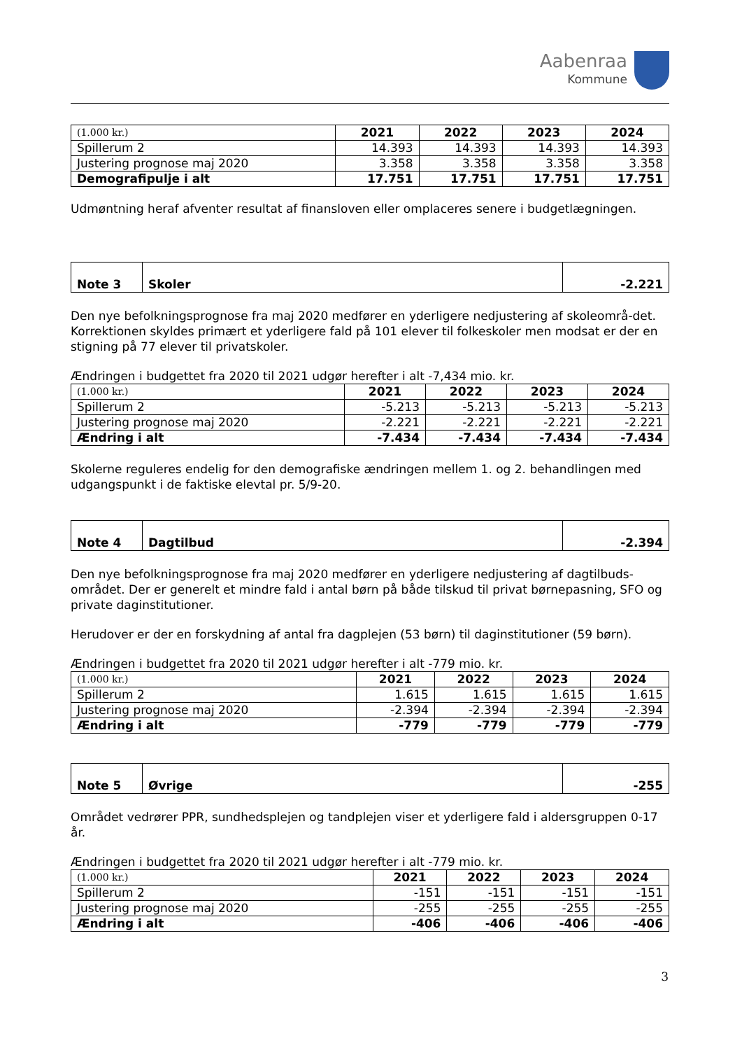Aabenraa
Kommune
| (1.000 kr.) | 2021 | 2022 | 2023 | 2024 |
| --- | --- | --- | --- | --- |
| Spillerum 2 | 14.393 | 14.393 | 14.393 | 14.393 |
| Justering prognose maj 2020 | 3.358 | 3.358 | 3.358 | 3.358 |
| Demografipulje i alt | 17.751 | 17.751 | 17.751 | 17.751 |
Udmøntning heraf afventer resultat af finansloven eller omplaceres senere i budgetlægningen.
| Note 3 | Skoler | -2.221 |
Den nye befolkningsprognose fra maj 2020 medfører en yderligere nedjustering af skoleområ-det. Korrektionen skyldes primært et yderligere fald på 101 elever til folkeskoler men modsat er der en stigning på 77 elever til privatskoler.
Ændringen i budgettet fra 2020 til 2021 udgør herefter i alt -7,434 mio. kr.
| (1.000 kr.) | 2021 | 2022 | 2023 | 2024 |
| --- | --- | --- | --- | --- |
| Spillerum 2 | -5.213 | -5.213 | -5.213 | -5.213 |
| Justering prognose maj 2020 | -2.221 | -2.221 | -2.221 | -2.221 |
| Ændring i alt | -7.434 | -7.434 | -7.434 | -7.434 |
Skolerne reguleres endelig for den demografiske ændringen mellem 1. og 2. behandlingen med udgangspunkt i de faktiske elevtal pr. 5/9-20.
| Note 4 | Dagtilbud | -2.394 |
Den nye befolkningsprognose fra maj 2020 medfører en yderligere nedjustering af dagtilbuds-området. Der er generelt et mindre fald i antal børn på både tilskud til privat børnepasning, SFO og private daginstitutioner.
Herudover er der en forskydning af antal fra dagplejen (53 børn) til daginstitutioner (59 børn).
Ændringen i budgettet fra 2020 til 2021 udgør herefter i alt -779 mio. kr.
| (1.000 kr.) | 2021 | 2022 | 2023 | 2024 |
| --- | --- | --- | --- | --- |
| Spillerum 2 | 1.615 | 1.615 | 1.615 | 1.615 |
| Justering prognose maj 2020 | -2.394 | -2.394 | -2.394 | -2.394 |
| Ændring i alt | -779 | -779 | -779 | -779 |
| Note 5 | Øvrige | -255 |
Området vedrører PPR, sundhedsplejen og tandplejen viser et yderligere fald i aldersgruppen 0-17 år.
Ændringen i budgettet fra 2020 til 2021 udgør herefter i alt -779 mio. kr.
| (1.000 kr.) | 2021 | 2022 | 2023 | 2024 |
| --- | --- | --- | --- | --- |
| Spillerum 2 | -151 | -151 | -151 | -151 |
| Justering prognose maj 2020 | -255 | -255 | -255 | -255 |
| Ændring i alt | -406 | -406 | -406 | -406 |
3